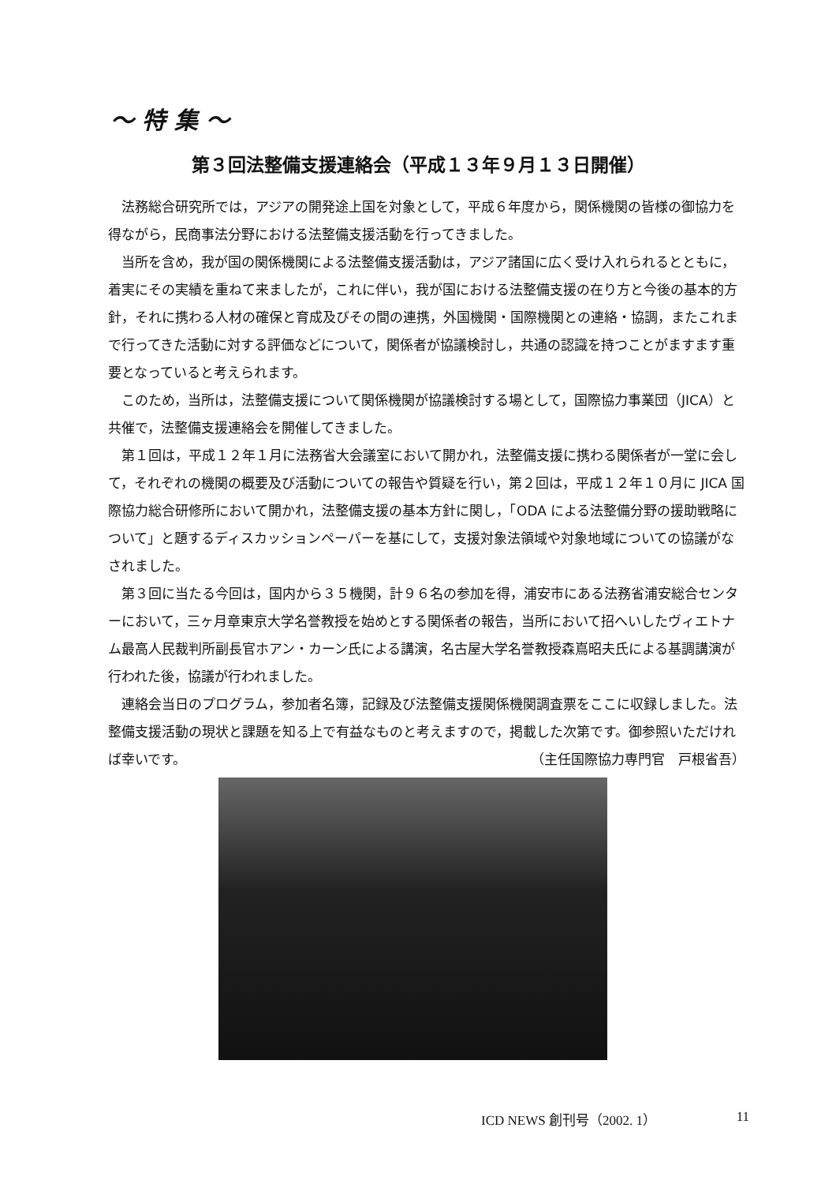〜 特 集 〜
第３回法整備支援連絡会（平成１３年９月１３日開催）
法務総合研究所では，アジアの開発途上国を対象として，平成６年度から，関係機関の皆様の御協力を得ながら，民商事法分野における法整備支援活動を行ってきました。
当所を含め，我が国の関係機関による法整備支援活動は，アジア諸国に広く受け入れられるとともに，着実にその実績を重ねて来ましたが，これに伴い，我が国における法整備支援の在り方と今後の基本的方針，それに携わる人材の確保と育成及びその間の連携，外国機関・国際機関との連絡・協調，またこれまで行ってきた活動に対する評価などについて，関係者が協議検討し，共通の認識を持つことがますます重要となっていると考えられます。
このため，当所は，法整備支援について関係機関が協議検討する場として，国際協力事業団（JICA）と共催で，法整備支援連絡会を開催してきました。
第１回は，平成１２年１月に法務省大会議室において開かれ，法整備支援に携わる関係者が一堂に会して，それぞれの機関の概要及び活動についての報告や質疑を行い，第２回は，平成１２年１０月に JICA 国際協力総合研修所において開かれ，法整備支援の基本方針に関し，「ODA による法整備分野の援助戦略について」と題するディスカッションペーパーを基にして，支援対象法領域や対象地域についての協議がなされました。
第３回に当たる今回は，国内から３５機関，計９６名の参加を得，浦安市にある法務省浦安総合センターにおいて，三ヶ月章東京大学名誉教授を始めとする関係者の報告，当所において招へいしたヴィエトナム最高人民裁判所副長官ホアン・カーン氏による講演，名古屋大学名誉教授森嶌昭夫氏による基調講演が行われた後，協議が行われました。
連絡会当日のプログラム，参加者名簿，記録及び法整備支援関係機関調査票をここに収録しました。法整備支援活動の現状と課題を知る上で有益なものと考えますので，掲載した次第です。御参照いただければ幸いです。 （主任国際協力専門官　戸根省吾）
ICD NEWS 創刊号（2002. 1） 11